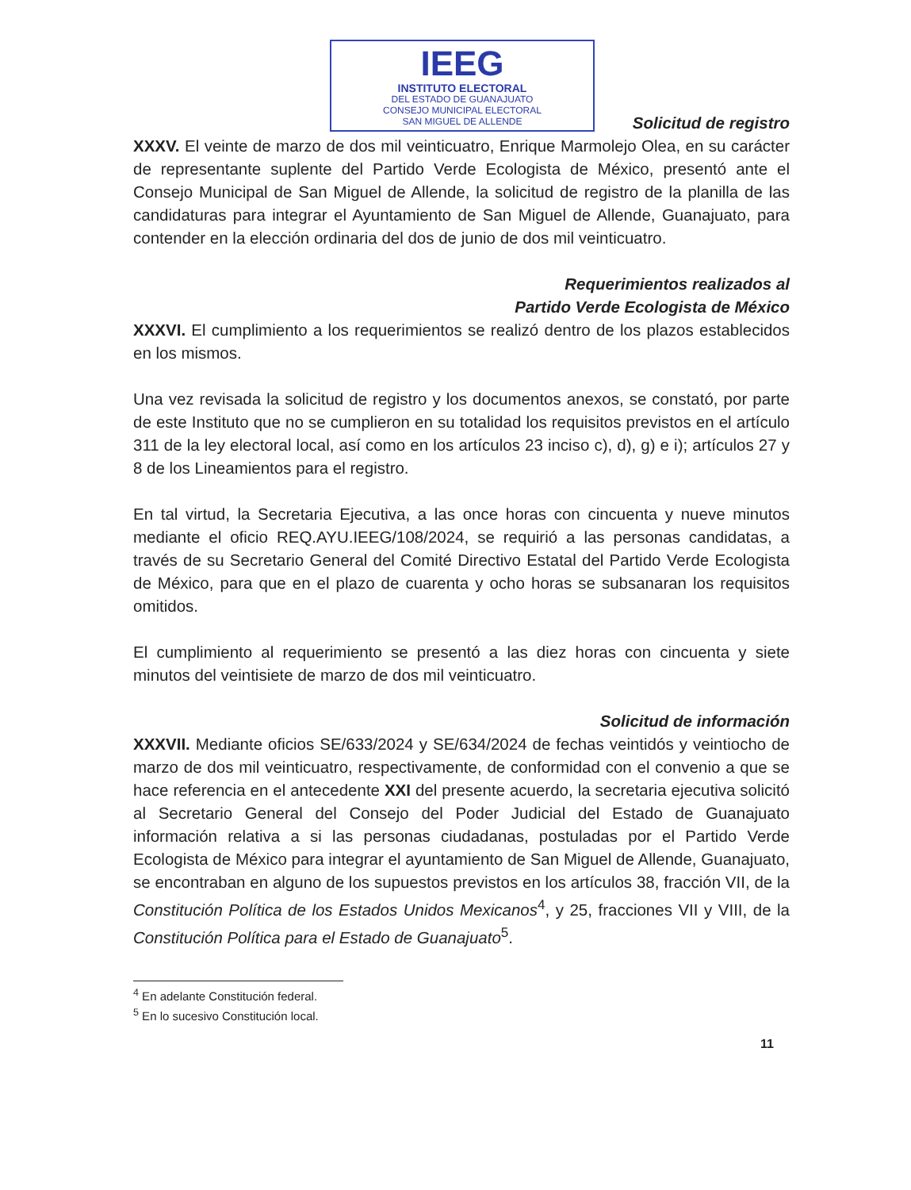IEEG
INSTITUTO ELECTORAL
DEL ESTADO DE GUANAJUATO
CONSEJO MUNICIPAL ELECTORAL
SAN MIGUEL DE ALLENDE
Solicitud de registro
XXXV. El veinte de marzo de dos mil veinticuatro, Enrique Marmolejo Olea, en su carácter de representante suplente del Partido Verde Ecologista de México, presentó ante el Consejo Municipal de San Miguel de Allende, la solicitud de registro de la planilla de las candidaturas para integrar el Ayuntamiento de San Miguel de Allende, Guanajuato, para contender en la elección ordinaria del dos de junio de dos mil veinticuatro.
Requerimientos realizados al
Partido Verde Ecologista de México
XXXVI. El cumplimiento a los requerimientos se realizó dentro de los plazos establecidos en los mismos.
Una vez revisada la solicitud de registro y los documentos anexos, se constató, por parte de este Instituto que no se cumplieron en su totalidad los requisitos previstos en el artículo 311 de la ley electoral local, así como en los artículos 23 inciso c), d), g) e i); artículos 27 y 8 de los Lineamientos para el registro.
En tal virtud, la Secretaria Ejecutiva, a las once horas con cincuenta y nueve minutos mediante el oficio REQ.AYU.IEEG/108/2024, se requirió a las personas candidatas, a través de su Secretario General del Comité Directivo Estatal del Partido Verde Ecologista de México, para que en el plazo de cuarenta y ocho horas se subsanaran los requisitos omitidos.
El cumplimiento al requerimiento se presentó a las diez horas con cincuenta y siete minutos del veintisiete de marzo de dos mil veinticuatro.
Solicitud de información
XXXVII. Mediante oficios SE/633/2024 y SE/634/2024 de fechas veintidós y veintiocho de marzo de dos mil veinticuatro, respectivamente, de conformidad con el convenio a que se hace referencia en el antecedente XXI del presente acuerdo, la secretaria ejecutiva solicitó al Secretario General del Consejo del Poder Judicial del Estado de Guanajuato información relativa a si las personas ciudadanas, postuladas por el Partido Verde Ecologista de México para integrar el ayuntamiento de San Miguel de Allende, Guanajuato, se encontraban en alguno de los supuestos previstos en los artículos 38, fracción VII, de la Constitución Política de los Estados Unidos Mexicanos<sup>4</sup>, y 25, fracciones VII y VIII, de la Constitución Política para el Estado de Guanajuato<sup>5</sup>.
<sup>4</sup> En adelante Constitución federal.
<sup>5</sup> En lo sucesivo Constitución local.
11